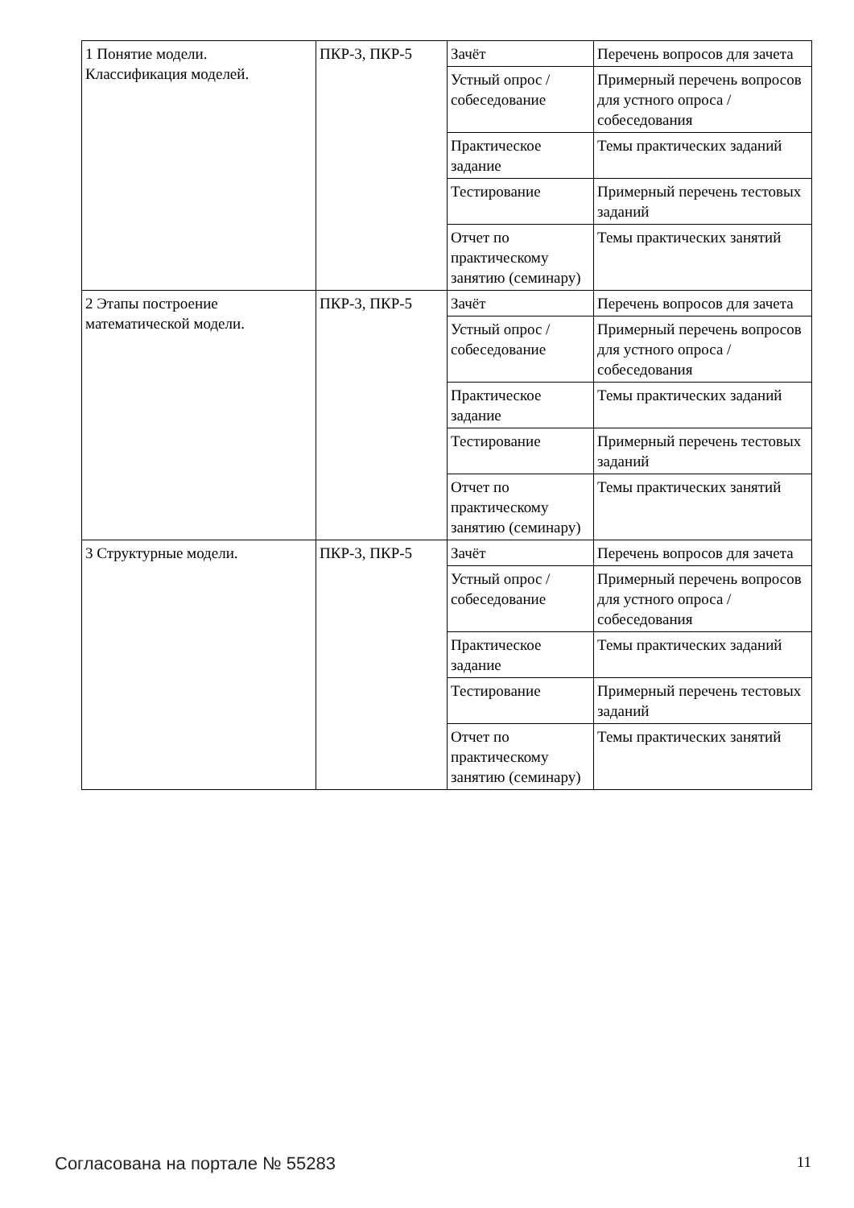| 1 Понятие модели. Классификация моделей. | ПКР-3, ПКР-5 | Зачёт | Перечень вопросов для зачета |
| | | Устный опрос / собеседование | Примерный перечень вопросов для устного опроса / собеседования |
| | | Практическое задание | Темы практических заданий |
| | | Тестирование | Примерный перечень тестовых заданий |
| | | Отчет по практическому занятию (семинару) | Темы практических занятий |
| 2 Этапы построение математической модели. | ПКР-3, ПКР-5 | Зачёт | Перечень вопросов для зачета |
| | | Устный опрос / собеседование | Примерный перечень вопросов для устного опроса / собеседования |
| | | Практическое задание | Темы практических заданий |
| | | Тестирование | Примерный перечень тестовых заданий |
| | | Отчет по практическому занятию (семинару) | Темы практических занятий |
| 3 Структурные модели. | ПКР-3, ПКР-5 | Зачёт | Перечень вопросов для зачета |
| | | Устный опрос / собеседование | Примерный перечень вопросов для устного опроса / собеседования |
| | | Практическое задание | Темы практических заданий |
| | | Тестирование | Примерный перечень тестовых заданий |
| | | Отчет по практическому занятию (семинару) | Темы практических занятий |
Согласована на портале № 55283 11